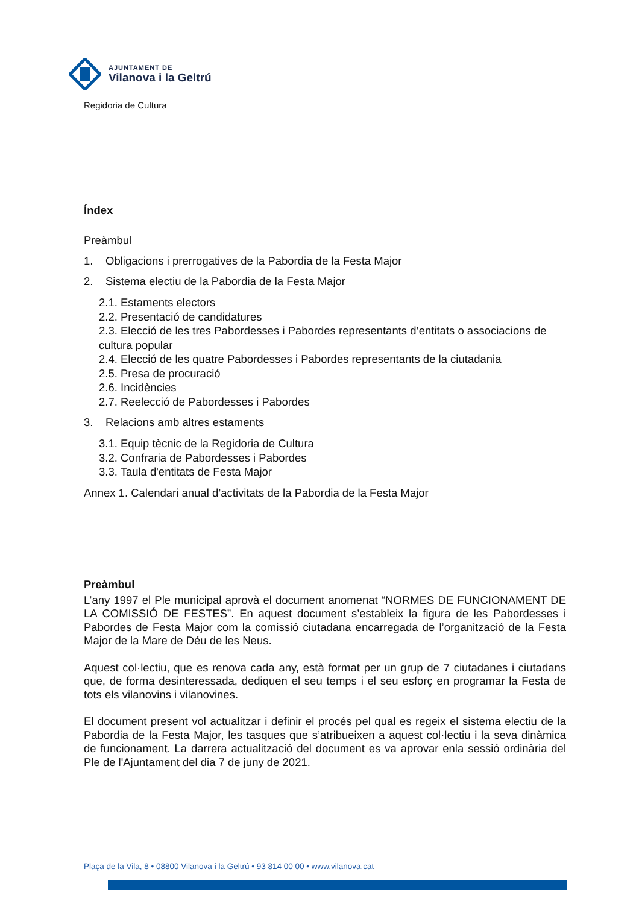AJUNTAMENT DE
Vilanova i la Geltrú
Regidoria de Cultura
Índex
Preàmbul
1. Obligacions i prerrogatives de la Pabordia de la Festa Major
2. Sistema electiu de la Pabordia de la Festa Major
2.1. Estaments electors
2.2. Presentació de candidatures
2.3. Elecció de les tres Pabordesses i Pabordes representants d’entitats o associacions de cultura popular
2.4. Elecció de les quatre Pabordesses i Pabordes representants de la ciutadania
2.5. Presa de procuració
2.6. Incidències
2.7. Reelecció de Pabordesses i Pabordes
3. Relacions amb altres estaments
3.1. Equip tècnic de la Regidoria de Cultura
3.2. Confraria de Pabordesses i Pabordes
3.3. Taula d'entitats de Festa Major
Annex 1. Calendari anual d’activitats de la Pabordia de la Festa Major
Preàmbul
L’any 1997 el Ple municipal aprovà el document anomenat “NORMES DE FUNCIONAMENT DE LA COMISSIÓ DE FESTES”. En aquest document s’estableix la figura de les Pabordesses i Pabordes de Festa Major com la comissió ciutadana encarregada de l’organització de la Festa Major de la Mare de Déu de les Neus.
Aquest col·lectiu, que es renova cada any, està format per un grup de 7 ciutadanes i ciutadans que, de forma desinteressada, dediquen el seu temps i el seu esforç en programar la Festa de tots els vilanovins i vilanovines.
El document present vol actualitzar i definir el procés pel qual es regeix el sistema electiu de la Pabordia de la Festa Major, les tasques que s’atribueixen a aquest col·lectiu i la seva dinàmica de funcionament. La darrera actualització del document es va aprovar enla sessió ordinària del Ple de l'Ajuntament del dia 7 de juny de 2021.
Plaça de la Vila, 8 • 08800 Vilanova i la Geltrú • 93 814 00 00 • www.vilanova.cat